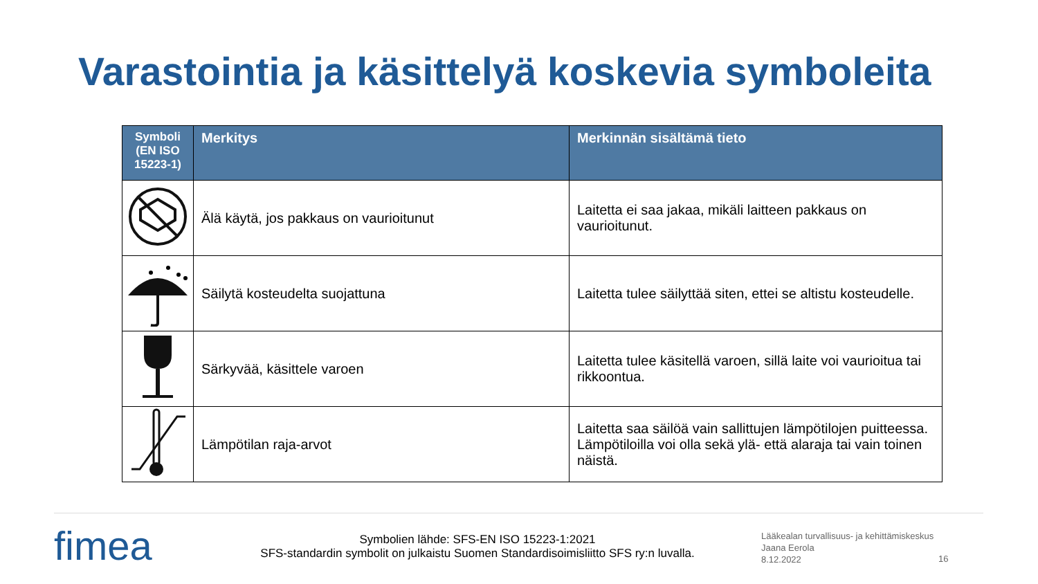Varastointia ja käsittelyä koskevia symboleita
| Symboli (EN ISO 15223-1) | Merkitys | Merkinnän sisältämä tieto |
| --- | --- | --- |
| | Älä käytä, jos pakkaus on vaurioitunut | Laitetta ei saa jakaa, mikäli laitteen pakkaus on vaurioitunut. |
| | Säilytä kosteudelta suojattuna | Laitetta tulee säilyttää siten, ettei se altistu kosteudelle. |
| | Särkyvää, käsittele varoen | Laitetta tulee käsitellä varoen, sillä laite voi vaurioitua tai rikkoontua. |
| | Lämpötilan raja-arvot | Laitetta saa säilöä vain sallittujen lämpötilojen puitteessa. Lämpötiloilla voi olla sekä ylä- että alaraja tai vain toinen näistä. |
fimea
Symbolien lähde: SFS-EN ISO 15223-1:2021
SFS-standardin symbolit on julkaistu Suomen Standardisoimisliitto SFS ry:n luvalla.
Lääkealan turvallisuus- ja kehittämiskeskus
Jaana Eerola
8.12.2022
16